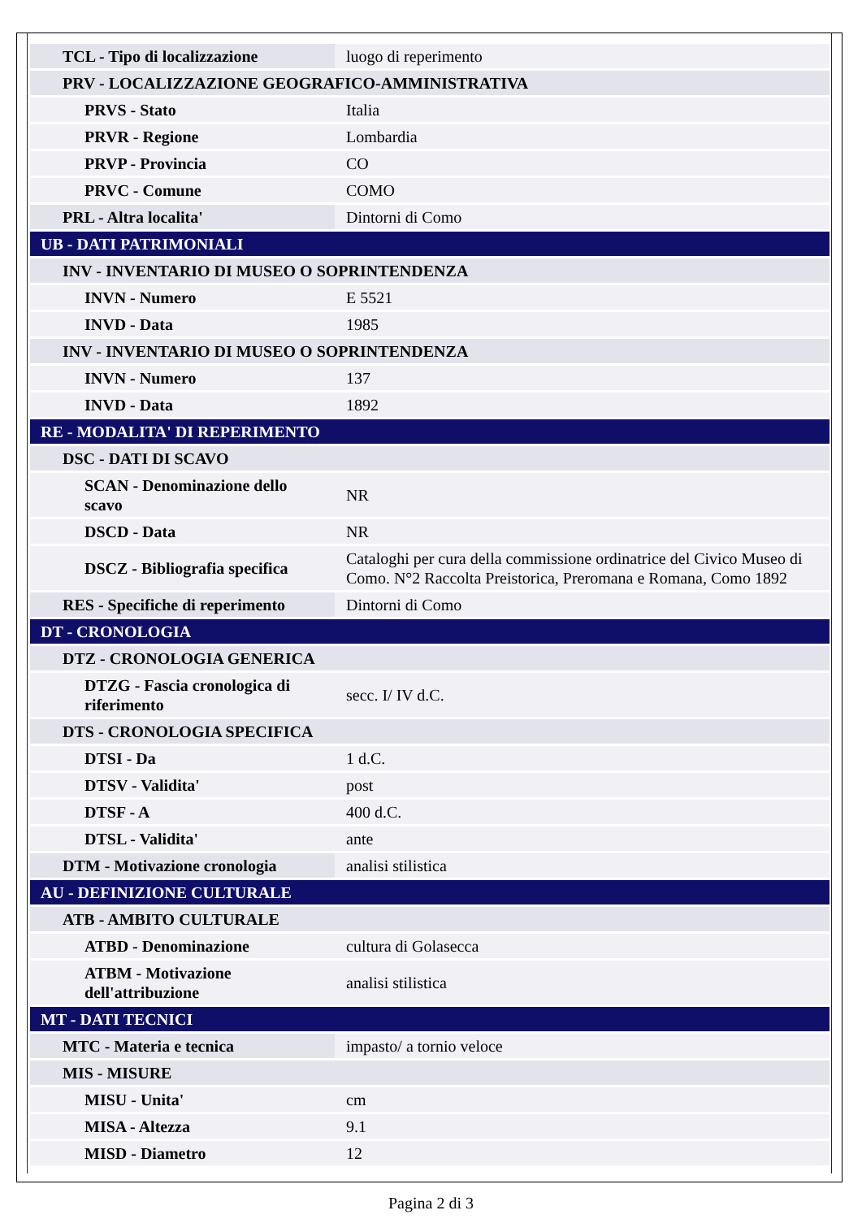| TCL - Tipo di localizzazione | luogo di reperimento |
| PRV - LOCALIZZAZIONE GEOGRAFICO-AMMINISTRATIVA | |
| PRVS - Stato | Italia |
| PRVR - Regione | Lombardia |
| PRVP - Provincia | CO |
| PRVC - Comune | COMO |
| PRL - Altra localita' | Dintorni di Como |
| UB - DATI PATRIMONIALI | |
| INV - INVENTARIO DI MUSEO O SOPRINTENDENZA | |
| INVN - Numero | E 5521 |
| INVD - Data | 1985 |
| INV - INVENTARIO DI MUSEO O SOPRINTENDENZA | |
| INVN - Numero | 137 |
| INVD - Data | 1892 |
| RE - MODALITA' DI REPERIMENTO | |
| DSC - DATI DI SCAVO | |
| SCAN - Denominazione dello scavo | NR |
| DSCD - Data | NR |
| DSCZ - Bibliografia specifica | Cataloghi per cura della commissione ordinatrice del Civico Museo di Como. N°2 Raccolta Preistorica, Preromana e Romana, Como 1892 |
| RES - Specifiche di reperimento | Dintorni di Como |
| DT - CRONOLOGIA | |
| DTZ - CRONOLOGIA GENERICA | |
| DTZG - Fascia cronologica di riferimento | secc. I/ IV d.C. |
| DTS - CRONOLOGIA SPECIFICA | |
| DTSI - Da | 1 d.C. |
| DTSV - Validita' | post |
| DTSF - A | 400 d.C. |
| DTSL - Validita' | ante |
| DTM - Motivazione cronologia | analisi stilistica |
| AU - DEFINIZIONE CULTURALE | |
| ATB - AMBITO CULTURALE | |
| ATBD - Denominazione | cultura di Golasecca |
| ATBM - Motivazione dell'attribuzione | analisi stilistica |
| MT - DATI TECNICI | |
| MTC - Materia e tecnica | impasto/ a tornio veloce |
| MIS - MISURE | |
| MISU - Unita' | cm |
| MISA - Altezza | 9.1 |
| MISD - Diametro | 12 |
Pagina 2 di 3